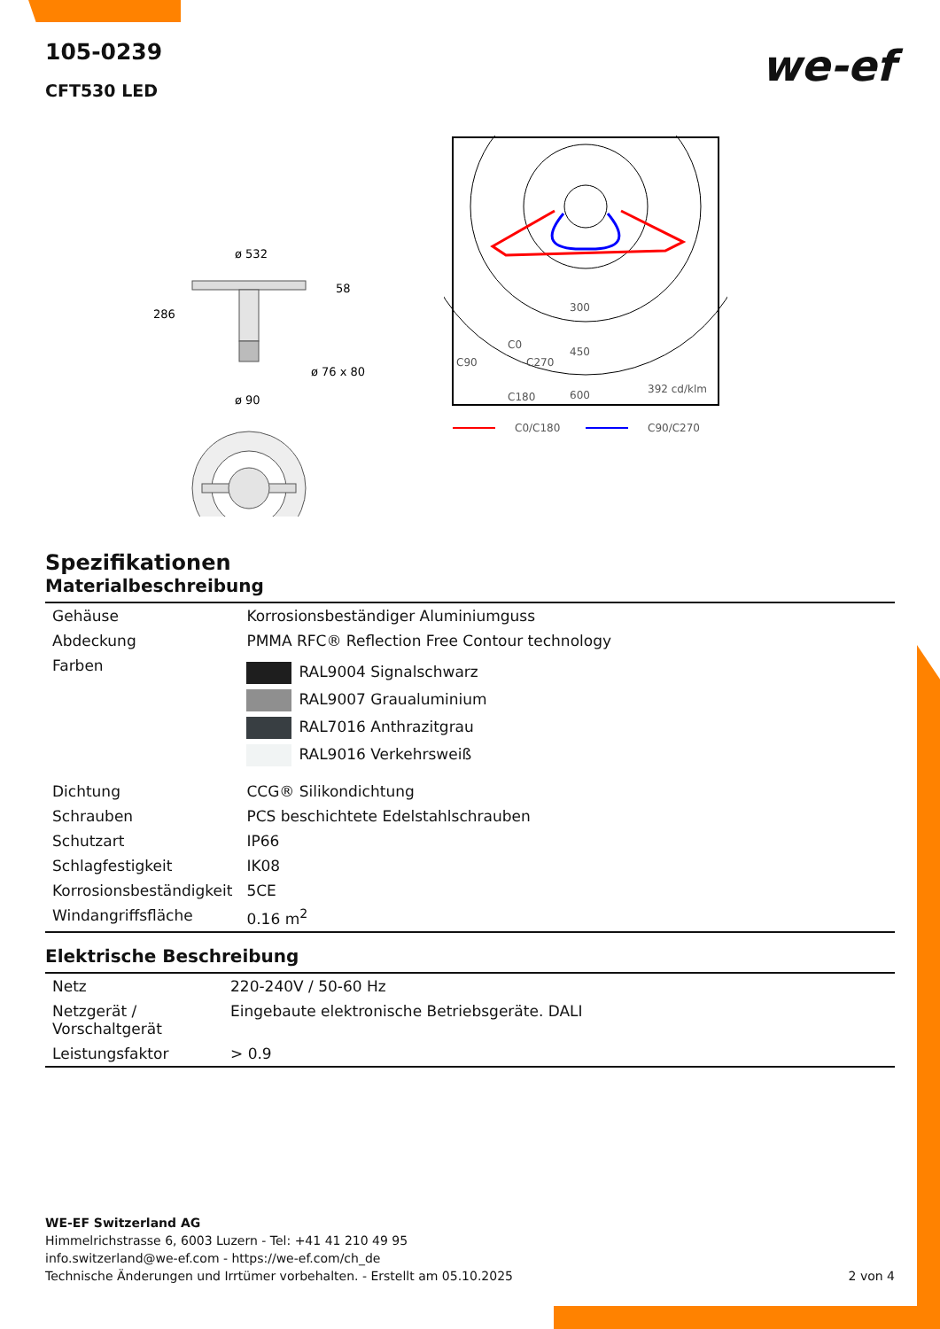105-0239
CFT530 LED
we-ef
ø 532
58
286
ø 76 x 80
ø 90
300
450
600
C0
C90
C270
C180
392 cd/klm
C0/C180
C90/C270
Spezifikationen
Materialbeschreibung
| Gehäuse | Korrosionsbeständiger Aluminiumguss |
| Abdeckung | PMMA RFC® Reflection Free Contour technology |
| Farben | RAL9004 Signalschwarz RAL9007 Graualuminium RAL7016 Anthrazitgrau RAL9016 Verkehrsweiß |
| Dichtung | CCG® Silikondichtung |
| Schrauben | PCS beschichtete Edelstahlschrauben |
| Schutzart | IP66 |
| Schlagfestigkeit | IK08 |
| Korrosionsbeständigkeit | 5CE |
| Windangriffsfläche | 0.16 m<sup>2</sup> |
Elektrische Beschreibung
| Netz | 220-240V / 50-60 Hz |
| Netzgerät / Vorschaltgerät | Eingebaute elektronische Betriebsgeräte. DALI |
| Leistungsfaktor | > 0.9 |
WE-EF Switzerland AG
Himmelrichstrasse 6, 6003 Luzern - Tel: +41 41 210 49 95
info.switzerland@we-ef.com - https://we-ef.com/ch_de
Technische Änderungen und Irrtümer vorbehalten. - Erstellt am 05.10.2025 2 von 4